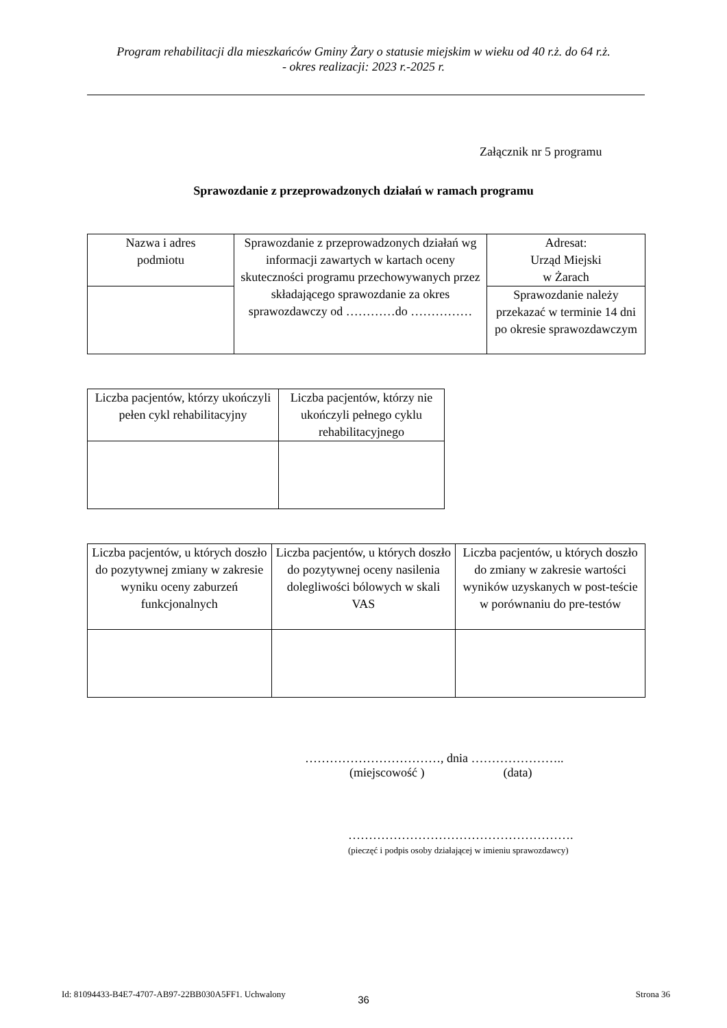Program rehabilitacji dla mieszkańców Gminy Żary o statusie miejskim w wieku od 40 r.ż. do 64 r.ż.
- okres realizacji: 2023 r.-2025 r.
Załącznik nr 5 programu
Sprawozdanie z przeprowadzonych działań w ramach programu
| Nazwa i adres podmiotu | Sprawozdanie z przeprowadzonych działań wg informacji zawartych w kartach oceny skuteczności programu przechowywanych przez składającego sprawozdanie za okres sprawozdawczy od …………do …………… | Adresat: Urząd Miejski w Żarach |
| | | Sprawozdanie należy przekazać w terminie 14 dni po okresie sprawozdawczym |
| Liczba pacjentów, którzy ukończyli pełen cykl rehabilitacyjny | Liczba pacjentów, którzy nie ukończyli pełnego cyklu rehabilitacyjnego |
| Liczba pacjentów, u których doszło do pozytywnej zmiany w zakresie wyniku oceny zaburzeń funkcjonalnych | Liczba pacjentów, u których doszło do pozytywnej oceny nasilenia dolegliwości bólowych w skali VAS | Liczba pacjentów, u których doszło do zmiany w zakresie wartości wyników uzyskanych w post-teście w porównaniu do pre-testów |
……………………………, dnia …………………..
(miejscowość ) (data)
……………………………………………….
(pieczęć i podpis osoby działającej w imieniu sprawozdawcy)
36
Id: 81094433-B4E7-4707-AB97-22BB030A5FF1. Uchwalony Strona 36